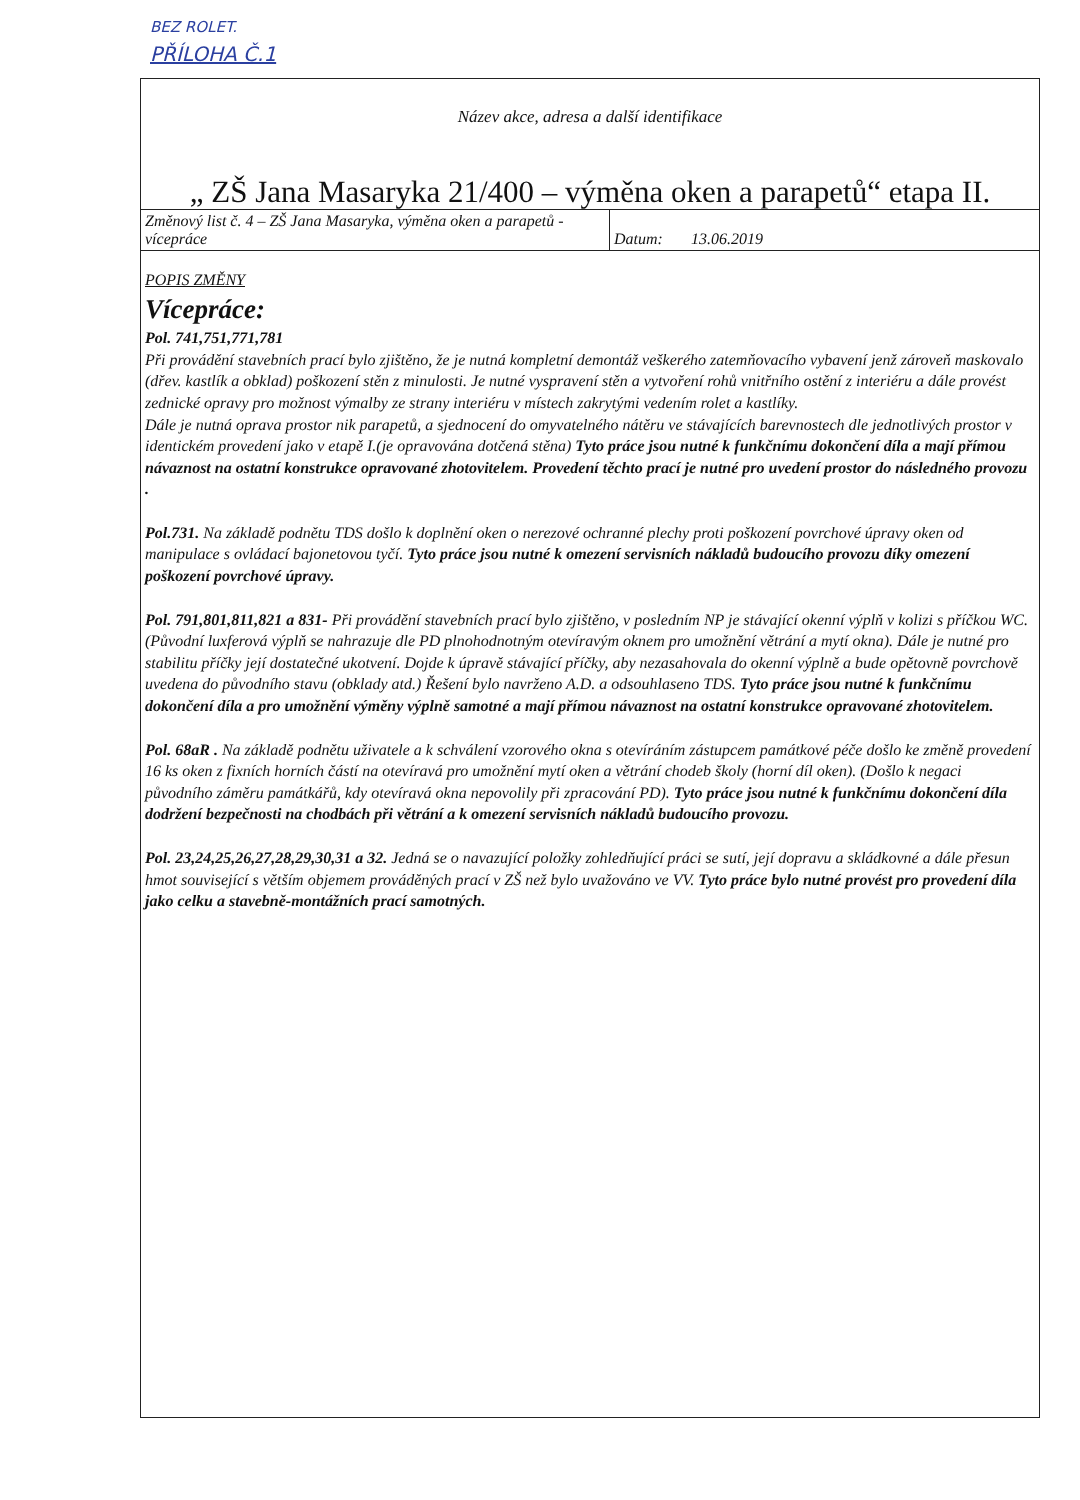BEZ ROLET.
PŘÍLOHA Č.1
Název akce, adresa a další identifikace
„ ZŠ Jana Masaryka 21/400 – výměna oken a parapetů“ etapa II.
| Změnový list č. 4 – ZŠ Jana Masaryka, výměna oken a parapetů - vícepráce | Datum: 13.06.2019 |
POPIS ZMĚNY
Vícepráce:
Pol. 741,751,771,781
Při provádění stavebních prací bylo zjištěno, že je nutná kompletní demontáž veškerého zatemňovacího vybavení jenž zároveň maskovalo (dřev. kastlík a obklad) poškození stěn z minulosti. Je nutné vyspravení stěn a vytvoření rohů vnitřního ostění z interiéru a dále provést zednické opravy pro možnost výmalby ze strany interiéru v místech zakrytými vedením rolet a kastlíky.
Dále je nutná oprava prostor nik parapetů, a sjednocení do omyvatelného nátěru ve stávajících barevnostech dle jednotlivých prostor v identickém provedení jako v etapě I.(je opravována dotčená stěna) Tyto práce jsou nutné k funkčnímu dokončení díla a mají přímou návaznost na ostatní konstrukce opravované zhotovitelem. Provedení těchto prací je nutné pro uvedení prostor do následného provozu .
Pol.731. Na základě podnětu TDS došlo k doplnění oken o nerezové ochranné plechy proti poškození povrchové úpravy oken od manipulace s ovládací bajonetovou tyčí. Tyto práce jsou nutné k omezení servisních nákladů budoucího provozu díky omezení poškození povrchové úpravy.
Pol. 791,801,811,821 a 831- Při provádění stavebních prací bylo zjištěno, v posledním NP je stávající okenní výplň v kolizi s příčkou WC. (Původní luxferová výplň se nahrazuje dle PD plnohodnotným otevíravým oknem pro umožnění větrání a mytí okna). Dále je nutné pro stabilitu příčky její dostatečné ukotvení. Dojde k úpravě stávající příčky, aby nezasahovala do okenní výplně a bude opětovně povrchově uvedena do původního stavu (obklady atd.) Řešení bylo navrženo A.D. a odsouhlaseno TDS. Tyto práce jsou nutné k funkčnímu dokončení díla a pro umožnění výměny výplně samotné a mají přímou návaznost na ostatní konstrukce opravované zhotovitelem.
Pol. 68aR . Na základě podnětu uživatele a k schválení vzorového okna s otevíráním zástupcem památkové péče došlo ke změně provedení 16 ks oken z fixních horních částí na otevíravá pro umožnění mytí oken a větrání chodeb školy (horní díl oken). (Došlo k negaci původního záměru památkářů, kdy otevíravá okna nepovolily při zpracování PD). Tyto práce jsou nutné k funkčnímu dokončení díla dodržení bezpečnosti na chodbách při větrání a k omezení servisních nákladů budoucího provozu.
Pol. 23,24,25,26,27,28,29,30,31 a 32. Jedná se o navazující položky zohledňující práci se sutí, její dopravu a skládkovné a dále přesun hmot související s větším objemem prováděných prací v ZŠ než bylo uvažováno ve VV. Tyto práce bylo nutné provést pro provedení díla jako celku a stavebně-montážních prací samotných.